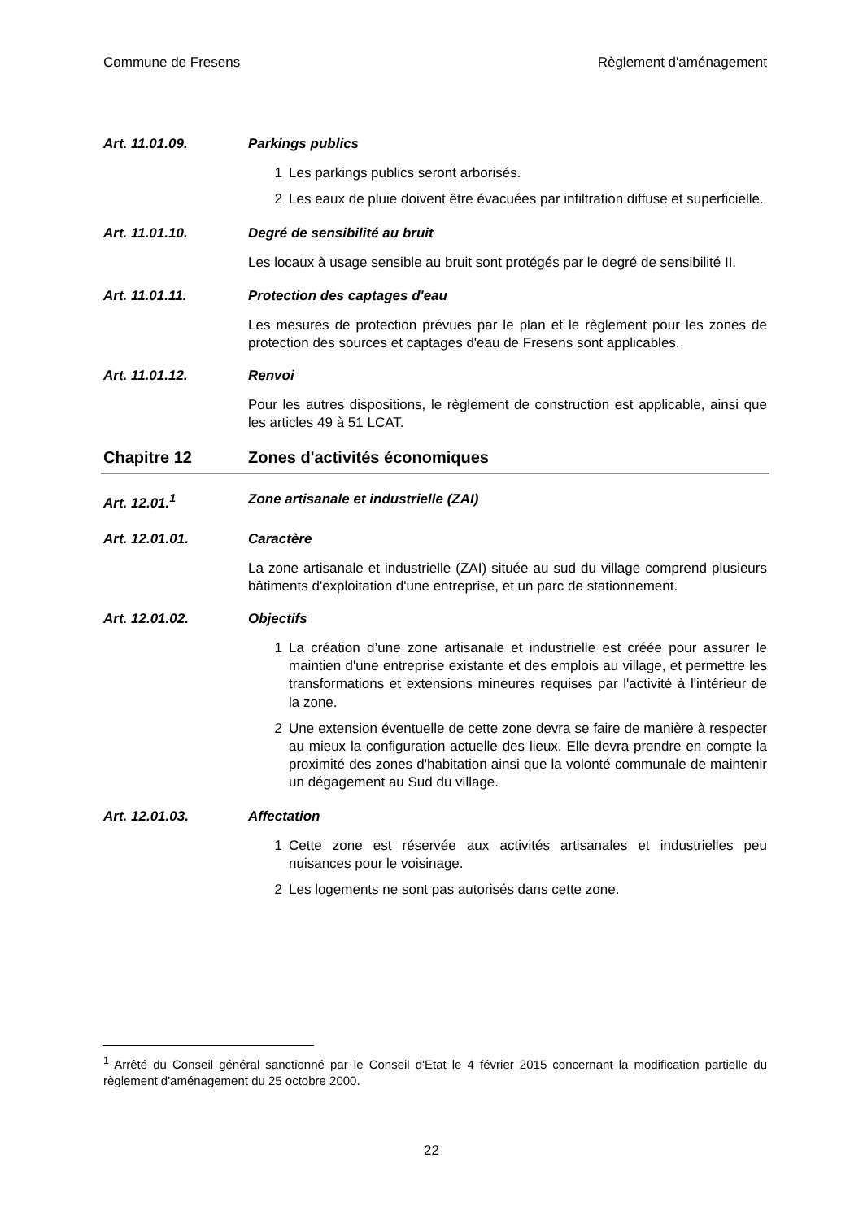Commune de Fresens Règlement d'aménagement
Art. 11.01.09. Parkings publics
1 Les parkings publics seront arborisés.
2 Les eaux de pluie doivent être évacuées par infiltration diffuse et superficielle.
Art. 11.01.10. Degré de sensibilité au bruit
Les locaux à usage sensible au bruit sont protégés par le degré de sensibilité II.
Art. 11.01.11. Protection des captages d'eau
Les mesures de protection prévues par le plan et le règlement pour les zones de protection des sources et captages d'eau de Fresens sont applicables.
Art. 11.01.12. Renvoi
Pour les autres dispositions, le règlement de construction est applicable, ainsi que les articles 49 à 51 LCAT.
Chapitre 12 Zones d'activités économiques
Art. 12.01.<sup>1</sup> Zone artisanale et industrielle (ZAI)
Art. 12.01.01. Caractère
La zone artisanale et industrielle (ZAI) située au sud du village comprend plusieurs bâtiments d'exploitation d'une entreprise, et un parc de stationnement.
Art. 12.01.02. Objectifs
1 La création d’une zone artisanale et industrielle est créée pour assurer le maintien d'une entreprise existante et des emplois au village, et permettre les transformations et extensions mineures requises par l'activité à l'intérieur de la zone.
2 Une extension éventuelle de cette zone devra se faire de manière à respecter au mieux la configuration actuelle des lieux. Elle devra prendre en compte la proximité des zones d'habitation ainsi que la volonté communale de maintenir un dégagement au Sud du village.
Art. 12.01.03. Affectation
1 Cette zone est réservée aux activités artisanales et industrielles peu nuisances pour le voisinage.
2 Les logements ne sont pas autorisés dans cette zone.
<sup>1</sup> Arrêté du Conseil général sanctionné par le Conseil d'Etat le 4 février 2015 concernant la modification partielle du règlement d'aménagement du 25 octobre 2000.
22